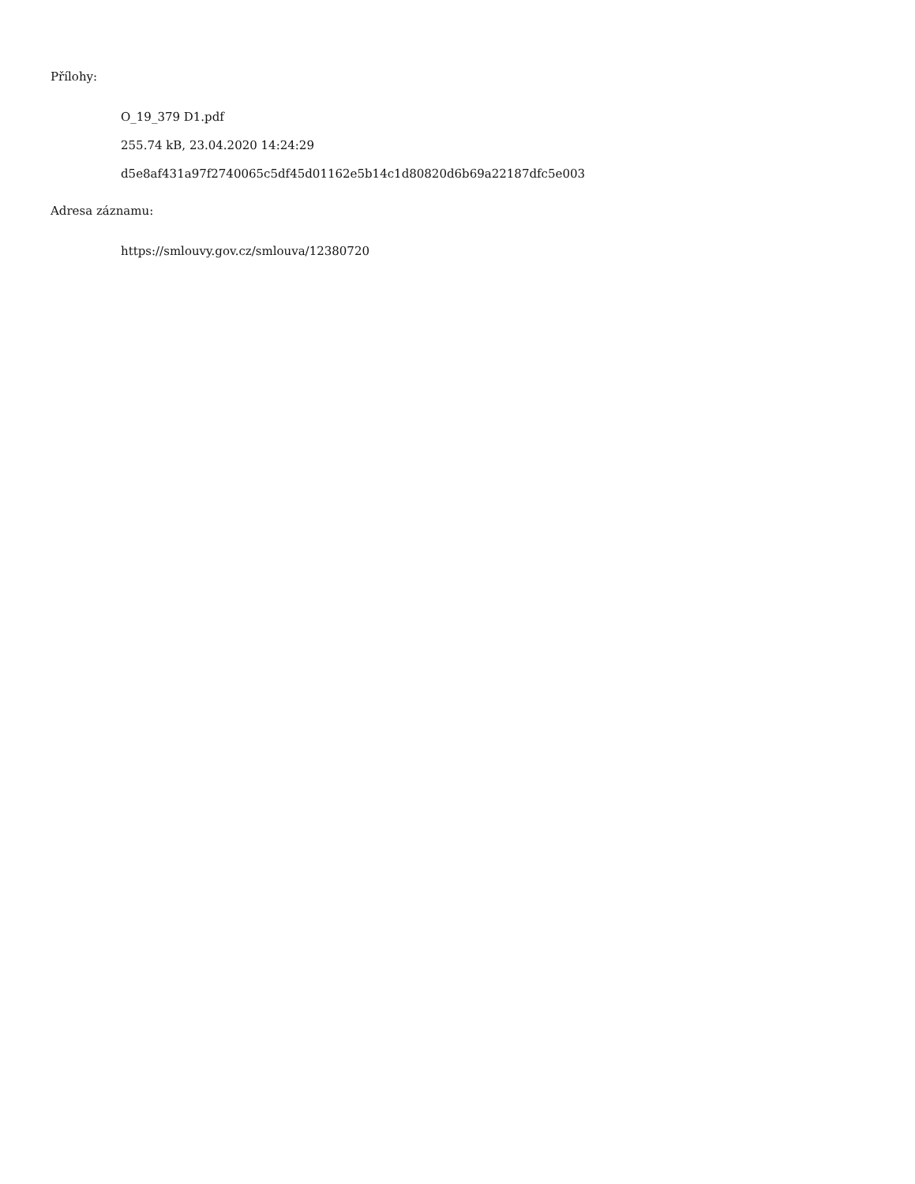Přílohy:
O_19_379 D1.pdf
255.74 kB, 23.04.2020 14:24:29
d5e8af431a97f2740065c5df45d01162e5b14c1d80820d6b69a22187dfc5e003
Adresa záznamu:
https://smlouvy.gov.cz/smlouva/12380720